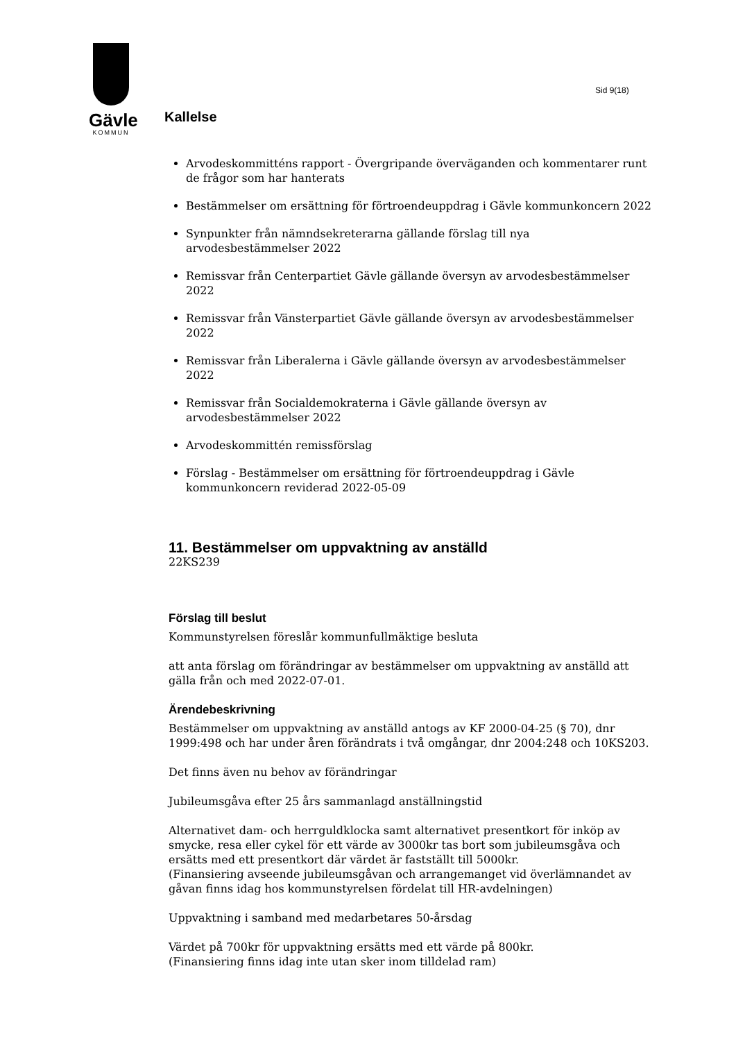Gävle
KOMMUN
Sid 9(18)
Kallelse
Arvodeskommitténs rapport - Övergripande överväganden och kommentarer runt de frågor som har hanterats
Bestämmelser om ersättning för förtroendeuppdrag i Gävle kommunkoncern 2022
Synpunkter från nämndsekreterarna gällande förslag till nya arvodesbestämmelser 2022
Remissvar från Centerpartiet Gävle gällande översyn av arvodesbestämmelser 2022
Remissvar från Vänsterpartiet Gävle gällande översyn av arvodesbestämmelser 2022
Remissvar från Liberalerna i Gävle gällande översyn av arvodesbestämmelser 2022
Remissvar från Socialdemokraterna i Gävle gällande översyn av arvodesbestämmelser 2022
Arvodeskommittén remissförslag
Förslag - Bestämmelser om ersättning för förtroendeuppdrag i Gävle kommunkoncern reviderad 2022-05-09
11. Bestämmelser om uppvaktning av anställd
22KS239
Förslag till beslut
Kommunstyrelsen föreslår kommunfullmäktige besluta
att anta förslag om förändringar av bestämmelser om uppvaktning av anställd att gälla från och med 2022-07-01.
Ärendebeskrivning
Bestämmelser om uppvaktning av anställd antogs av KF 2000-04-25 (§ 70), dnr 1999:498 och har under åren förändrats i två omgångar, dnr 2004:248 och 10KS203.
Det finns även nu behov av förändringar
Jubileumsgåva efter 25 års sammanlagd anställningstid
Alternativet dam- och herrguldklocka samt alternativet presentkort för inköp av smycke, resa eller cykel för ett värde av 3000kr tas bort som jubileumsgåva och ersätts med ett presentkort där värdet är fastställt till 5000kr.
(Finansiering avseende jubileumsgåvan och arrangemanget vid överlämnandet av gåvan finns idag hos kommunstyrelsen fördelat till HR-avdelningen)
Uppvaktning i samband med medarbetares 50-årsdag
Värdet på 700kr för uppvaktning ersätts med ett värde på 800kr.
(Finansiering finns idag inte utan sker inom tilldelad ram)